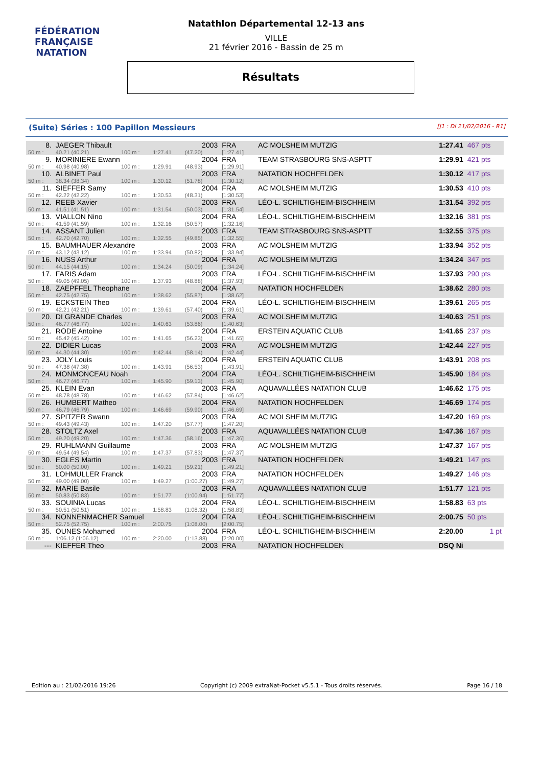FÉDÉRATION FRANÇAISE
NATATION
Natathlon Départemental 12-13 ans
VILLE
21 février 2016 - Bassin de 25 m
Résultats
(Suite) Séries : 100 Papillon Messieurs [J1 : Di 21/02/2016 - R1]
| 8. | JAEGER Thibault | | | 2003 | FRA | AC MOLSHEIM MUTZIG | 1:27.41 | 467 pts |
| 50 m : | 40.21 (40.21) | 100 m : | 1:27.41 | (47.20) | [1:27.41] | | | |
| 9. | MORINIERE Ewann | | | 2004 | FRA | TEAM STRASBOURG SNS-ASPTT | 1:29.91 | 421 pts |
| 50 m : | 40.98 (40.98) | 100 m : | 1:29.91 | (48.93) | [1:29.91] | | | |
| 10. | ALBINET Paul | | | 2003 | FRA | NATATION HOCHFELDEN | 1:30.12 | 417 pts |
| 50 m : | 38.34 (38.34) | 100 m : | 1:30.12 | (51.78) | [1:30.12] | | | |
| 11. | SIEFFER Samy | | | 2004 | FRA | AC MOLSHEIM MUTZIG | 1:30.53 | 410 pts |
| 50 m : | 42.22 (42.22) | 100 m : | 1:30.53 | (48.31) | [1:30.53] | | | |
| 12. | REEB Xavier | | | 2003 | FRA | LÉO-L. SCHILTIGHEIM-BISCHHEIM | 1:31.54 | 392 pts |
| 50 m : | 41.51 (41.51) | 100 m : | 1:31.54 | (50.03) | [1:31.54] | | | |
| 13. | VIALLON Nino | | | 2004 | FRA | LÉO-L. SCHILTIGHEIM-BISCHHEIM | 1:32.16 | 381 pts |
| 50 m : | 41.59 (41.59) | 100 m : | 1:32.16 | (50.57) | [1:32.16] | | | |
| 14. | ASSANT Julien | | | 2003 | FRA | TEAM STRASBOURG SNS-ASPTT | 1:32.55 | 375 pts |
| 50 m : | 42.70 (42.70) | 100 m : | 1:32.55 | (49.85) | [1:32.55] | | | |
| 15. | BAUMHAUER Alexandre | | | 2003 | FRA | AC MOLSHEIM MUTZIG | 1:33.94 | 352 pts |
| 50 m : | 43.12 (43.12) | 100 m : | 1:33.94 | (50.82) | [1:33.94] | | | |
| 16. | NUSS Arthur | | | 2004 | FRA | AC MOLSHEIM MUTZIG | 1:34.24 | 347 pts |
| 50 m : | 44.15 (44.15) | 100 m : | 1:34.24 | (50.09) | [1:34.24] | | | |
| 17. | FARIS Adam | | | 2003 | FRA | LÉO-L. SCHILTIGHEIM-BISCHHEIM | 1:37.93 | 290 pts |
| 50 m : | 49.05 (49.05) | 100 m : | 1:37.93 | (48.88) | [1:37.93] | | | |
| 18. | ZAEPFFEL Theophane | | | 2004 | FRA | NATATION HOCHFELDEN | 1:38.62 | 280 pts |
| 50 m : | 42.75 (42.75) | 100 m : | 1:38.62 | (55.87) | [1:38.62] | | | |
| 19. | ECKSTEIN Theo | | | 2004 | FRA | LÉO-L. SCHILTIGHEIM-BISCHHEIM | 1:39.61 | 265 pts |
| 50 m : | 42.21 (42.21) | 100 m : | 1:39.61 | (57.40) | [1:39.61] | | | |
| 20. | DI GRANDE Charles | | | 2003 | FRA | AC MOLSHEIM MUTZIG | 1:40.63 | 251 pts |
| 50 m : | 46.77 (46.77) | 100 m : | 1:40.63 | (53.86) | [1:40.63] | | | |
| 21. | RODE Antoine | | | 2004 | FRA | ERSTEIN AQUATIC CLUB | 1:41.65 | 237 pts |
| 50 m : | 45.42 (45.42) | 100 m : | 1:41.65 | (56.23) | [1:41.65] | | | |
| 22. | DIDIER Lucas | | | 2003 | FRA | AC MOLSHEIM MUTZIG | 1:42.44 | 227 pts |
| 50 m : | 44.30 (44.30) | 100 m : | 1:42.44 | (58.14) | [1:42.44] | | | |
| 23. | JOLY Louis | | | 2004 | FRA | ERSTEIN AQUATIC CLUB | 1:43.91 | 208 pts |
| 50 m : | 47.38 (47.38) | 100 m : | 1:43.91 | (56.53) | [1:43.91] | | | |
| 24. | MONMONCEAU Noah | | | 2004 | FRA | LÉO-L. SCHILTIGHEIM-BISCHHEIM | 1:45.90 | 184 pts |
| 50 m : | 46.77 (46.77) | 100 m : | 1:45.90 | (59.13) | [1:45.90] | | | |
| 25. | KLEIN Evan | | | 2003 | FRA | AQUAVALLÉES NATATION CLUB | 1:46.62 | 175 pts |
| 50 m : | 48.78 (48.78) | 100 m : | 1:46.62 | (57.84) | [1:46.62] | | | |
| 26. | HUMBERT Matheo | | | 2004 | FRA | NATATION HOCHFELDEN | 1:46.69 | 174 pts |
| 50 m : | 46.79 (46.79) | 100 m : | 1:46.69 | (59.90) | [1:46.69] | | | |
| 27. | SPITZER Swann | | | 2003 | FRA | AC MOLSHEIM MUTZIG | 1:47.20 | 169 pts |
| 50 m : | 49.43 (49.43) | 100 m : | 1:47.20 | (57.77) | [1:47.20] | | | |
| 28. | STOLTZ Axel | | | 2003 | FRA | AQUAVALLÉES NATATION CLUB | 1:47.36 | 167 pts |
| 50 m : | 49.20 (49.20) | 100 m : | 1:47.36 | (58.16) | [1:47.36] | | | |
| 29. | RUHLMANN Guillaume | | | 2003 | FRA | AC MOLSHEIM MUTZIG | 1:47.37 | 167 pts |
| 50 m : | 49.54 (49.54) | 100 m : | 1:47.37 | (57.83) | [1:47.37] | | | |
| 30. | EGLES Martin | | | 2003 | FRA | NATATION HOCHFELDEN | 1:49.21 | 147 pts |
| 50 m : | 50.00 (50.00) | 100 m : | 1:49.21 | (59.21) | [1:49.21] | | | |
| 31. | LOHMULLER Franck | | | 2003 | FRA | NATATION HOCHFELDEN | 1:49.27 | 146 pts |
| 50 m : | 49.00 (49.00) | 100 m : | 1:49.27 | (1:00.27) | [1:49.27] | | | |
| 32. | MARIE Basile | | | 2003 | FRA | AQUAVALLÉES NATATION CLUB | 1:51.77 | 121 pts |
| 50 m : | 50.83 (50.83) | 100 m : | 1:51.77 | (1:00.94) | [1:51.77] | | | |
| 33. | SOUINIA Lucas | | | 2004 | FRA | LÉO-L. SCHILTIGHEIM-BISCHHEIM | 1:58.83 | 63 pts |
| 50 m : | 50.51 (50.51) | 100 m : | 1:58.83 | (1:08.32) | [1:58.83] | | | |
| 34. | NONNENMACHER Samuel | | | 2004 | FRA | LÉO-L. SCHILTIGHEIM-BISCHHEIM | 2:00.75 | 50 pts |
| 50 m : | 52.75 (52.75) | 100 m : | 2:00.75 | (1:08.00) | [2:00.75] | | | |
| 35. | OUNES Mohamed | | | 2004 | FRA | LÉO-L. SCHILTIGHEIM-BISCHHEIM | 2:20.00 | 1 pt |
| 50 m : | 1:06.12 (1:06.12) | 100 m : | 2:20.00 | (1:13.88) | [2:20.00] | | | |
| --- | KIEFFER Theo | | | 2003 | FRA | NATATION HOCHFELDEN | DSQ Ni | |
Edition au : 21/02/2016 19:26 Copyright (c) 2009 extraNat-Pocket v5.5.1 - Tous droits réservés. Page 16 / 18